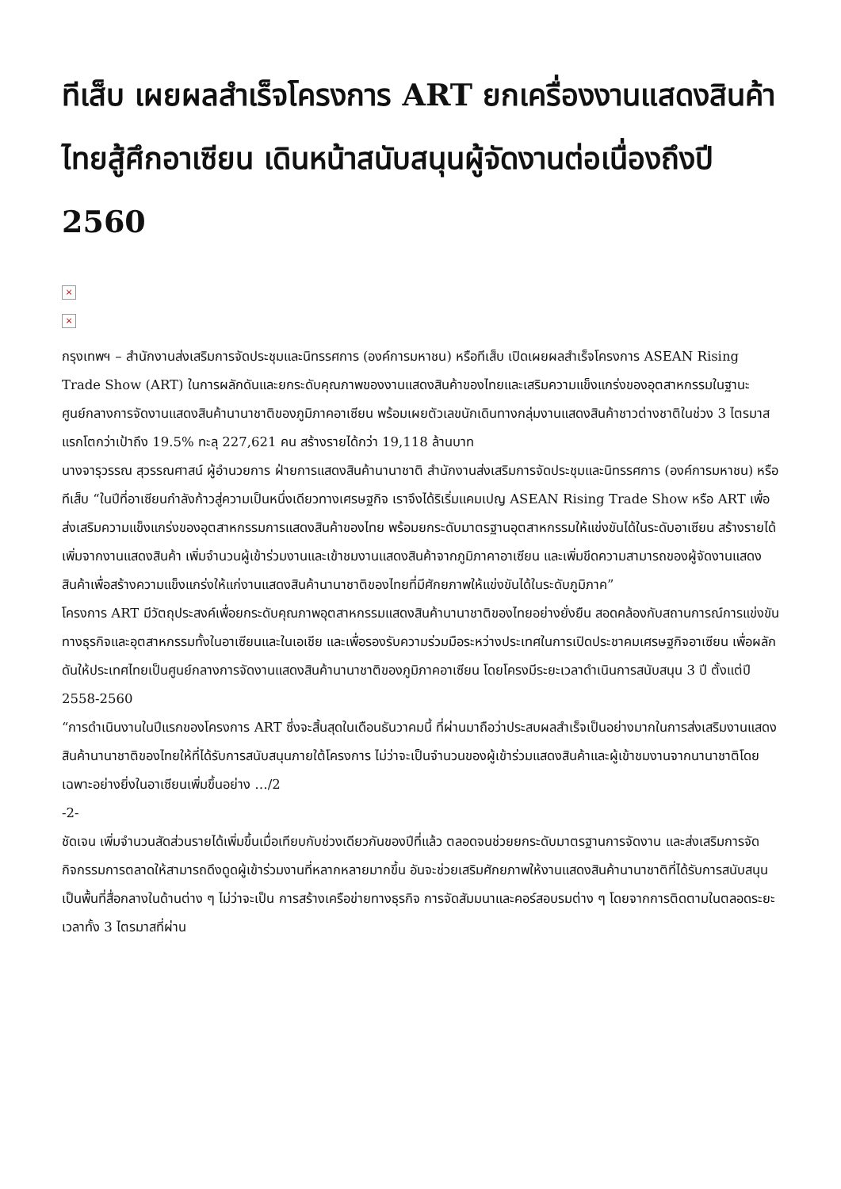ทีเส็บ เผยผลสำเร็จโครงการ ART ยกเครื่องงานแสดงสินค้าไทยสู้ศึกอาเซียน เดินหน้าสนับสนุนผู้จัดงานต่อเนื่องถึงปี 2560
×
×
กรุงเทพฯ – สำนักงานส่งเสริมการจัดประชุมและนิทรรศการ (องค์การมหาชน) หรือทีเส็บ เปิดเผยผลสำเร็จโครงการ ASEAN Rising Trade Show (ART) ในการผลักดันและยกระดับคุณภาพของงานแสดงสินค้าของไทยและเสริมความแข็งแกร่งของอุตสาหกรรมในฐานะศูนย์กลางการจัดงานแสดงสินค้านานาชาติของภูมิภาคอาเซียน พร้อมเผยตัวเลขนักเดินทางกลุ่มงานแสดงสินค้าชาวต่างชาติในช่วง 3 ไตรมาสแรกโตกว่าเป้าถึง 19.5% ทะลุ 227,621 คน สร้างรายได้กว่า 19,118 ล้านบาท
นางจารุวรรณ สุวรรณศาสน์ ผู้อำนวยการ ฝ่ายการแสดงสินค้านานาชาติ สำนักงานส่งเสริมการจัดประชุมและนิทรรศการ (องค์การมหาชน) หรือทีเส็บ “ในปีที่อาเซียนกำลังก้าวสู่ความเป็นหนึ่งเดียวทางเศรษฐกิจ เราจึงได้ริเริ่มแคมเปญ ASEAN Rising Trade Show หรือ ART เพื่อส่งเสริมความแข็งแกร่งของอุตสาหกรรมการแสดงสินค้าของไทย พร้อมยกระดับมาตรฐานอุตสาหกรรมให้แข่งขันได้ในระดับอาเซียน สร้างรายได้เพิ่มจากงานแสดงสินค้า เพิ่มจำนวนผู้เข้าร่วมงานและเข้าชมงานแสดงสินค้าจากภูมิภาคาอาเซียน และเพิ่มขีดความสามารถของผู้จัดงานแสดงสินค้าเพื่อสร้างความแข็งแกร่งให้แก่งานแสดงสินค้านานาชาติของไทยที่มีศักยภาพให้แข่งขันได้ในระดับภูมิภาค”
โครงการ ART มีวัตถุประสงค์เพื่อยกระดับคุณภาพอุตสาหกรรมแสดงสินค้านานาชาติของไทยอย่างยั่งยืน สอดคล้องกับสถานการณ์การแข่งขันทางธุรกิจและอุตสาหกรรมทั้งในอาเซียนและในเอเชีย และเพื่อรองรับความร่วมมือระหว่างประเทศในการเปิดประชาคมเศรษฐกิจอาเซียน เพื่อผลักดันให้ประเทศไทยเป็นศูนย์กลางการจัดงานแสดงสินค้านานาชาติของภูมิภาคอาเซียน โดยโครงมีระยะเวลาดำเนินการสนับสนุน 3 ปี ตั้งแต่ปี 2558-2560
“การดำเนินงานในปีแรกของโครงการ ART ซึ่งจะสิ้นสุดในเดือนธันวาคมนี้ ที่ผ่านมาถือว่าประสบผลสำเร็จเป็นอย่างมากในการส่งเสริมงานแสดงสินค้านานาชาติของไทยให้ที่ได้รับการสนับสนุนภายใต้โครงการ ไม่ว่าจะเป็นจำนวนของผู้เข้าร่วมแสดงสินค้าและผู้เข้าชมงานจากนานาชาติโดยเฉพาะอย่างยิ่งในอาเซียนเพิ่มขึ้นอย่าง …/2
-2-
ชัดเจน เพิ่มจำนวนสัดส่วนรายได้เพิ่มขึ้นเมื่อเทียบกับช่วงเดียวกันของปีที่แล้ว ตลอดจนช่วยยกระดับมาตรฐานการจัดงาน และส่งเสริมการจัดกิจกรรมการตลาดให้สามารถดึงดูดผู้เข้าร่วมงานที่หลากหลายมากขึ้น อันจะช่วยเสริมศักยภาพให้งานแสดงสินค้านานาชาติที่ได้รับการสนับสนุนเป็นพื้นที่สื่อกลางในด้านต่าง ๆ ไม่ว่าจะเป็น การสร้างเครือข่ายทางธุรกิจ การจัดสัมมนาและคอร์สอบรมต่าง ๆ โดยจากการติดตามในตลอดระยะเวลาทั้ง 3 ไตรมาสที่ผ่าน